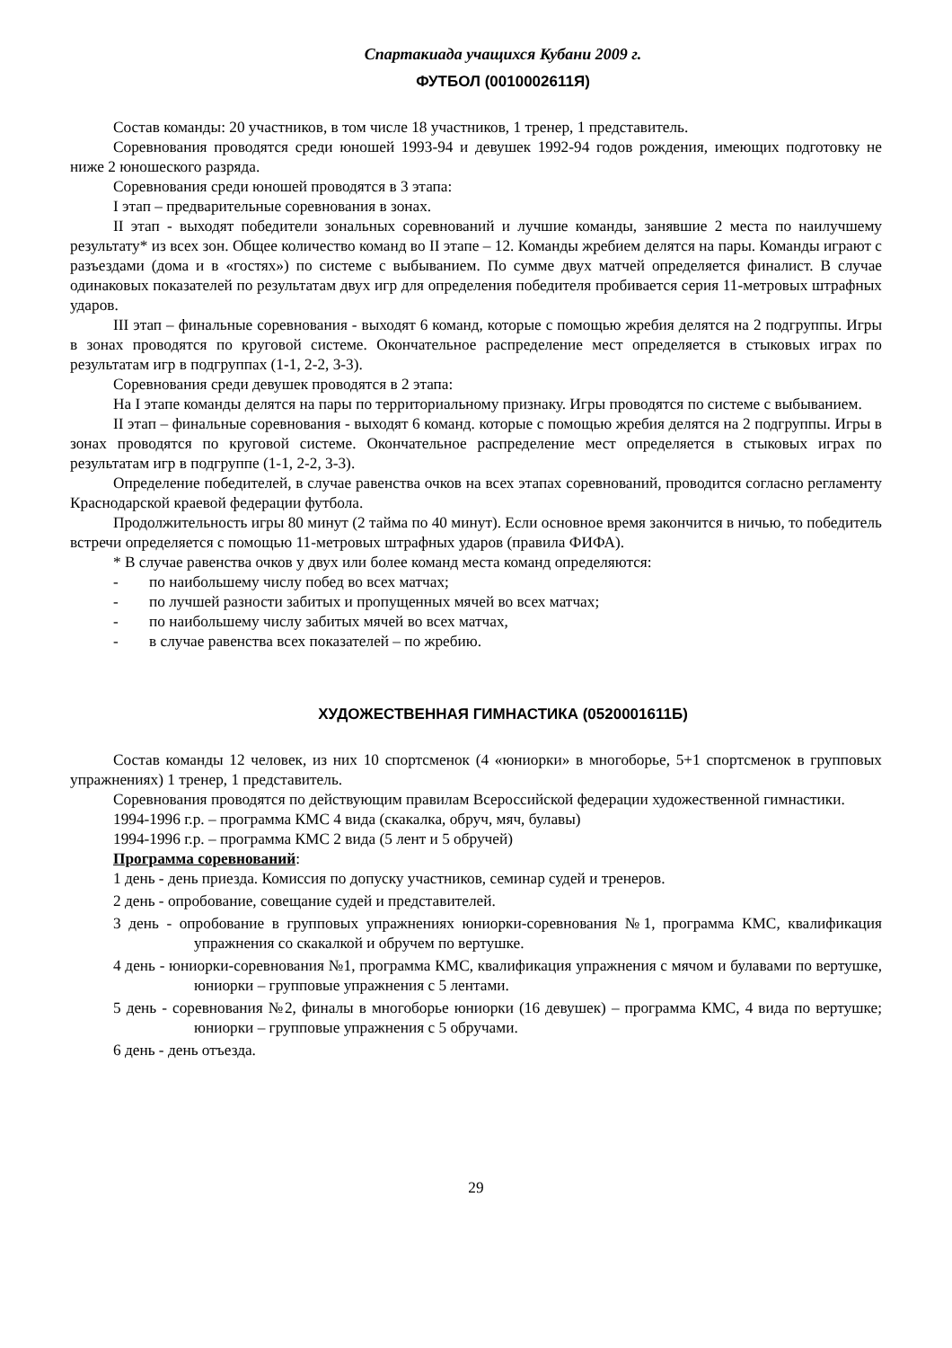Спартакиада учащихся Кубани 2009 г.
ФУТБОЛ (0010002611Я)
Состав команды: 20 участников, в том числе 18 участников, 1 тренер, 1 представитель.
Соревнования проводятся среди юношей 1993-94 и девушек 1992-94 годов рождения, имеющих подготовку не ниже 2 юношеского разряда.
Соревнования среди юношей проводятся в 3 этапа:
I этап – предварительные соревнования в зонах.
II этап - выходят победители зональных соревнований и лучшие команды, занявшие 2 места по наилучшему результату* из всех зон. Общее количество команд во II этапе – 12. Команды жребием делятся на пары. Команды играют с разъездами (дома и в «гостях») по системе с выбыванием. По сумме двух матчей определяется финалист. В случае одинаковых показателей по результатам двух игр для определения победителя пробивается серия 11-метровых штрафных ударов.
III этап – финальные соревнования - выходят 6 команд, которые с помощью жребия делятся на 2 подгруппы. Игры в зонах проводятся по круговой системе. Окончательное распределение мест определяется в стыковых играх по результатам игр в подгруппах (1-1, 2-2, 3-3).
Соревнования среди девушек проводятся в 2 этапа:
На I этапе команды делятся на пары по территориальному признаку. Игры проводятся по системе с выбыванием.
II этап – финальные соревнования - выходят 6 команд. которые с помощью жребия делятся на 2 подгруппы. Игры в зонах проводятся по круговой системе. Окончательное распределение мест определяется в стыковых играх по результатам игр в подгруппе (1-1, 2-2, 3-3).
Определение победителей, в случае равенства очков на всех этапах соревнований, проводится согласно регламенту Краснодарской краевой федерации футбола.
Продолжительность игры 80 минут (2 тайма по 40 минут). Если основное время закончится в ничью, то победитель встречи определяется с помощью 11-метровых штрафных ударов (правила ФИФА).
* В случае равенства очков у двух или более команд места команд определяются:
- по наибольшему числу побед во всех матчах;
- по лучшей разности забитых и пропущенных мячей во всех матчах;
- по наибольшему числу забитых мячей во всех матчах,
- в случае равенства всех показателей – по жребию.
ХУДОЖЕСТВЕННАЯ ГИМНАСТИКА (0520001611Б)
Состав команды 12 человек, из них 10 спортсменок (4 «юниорки» в многоборье, 5+1 спортсменок в групповых упражнениях) 1 тренер, 1 представитель.
Соревнования проводятся по действующим правилам Всероссийской федерации художественной гимнастики.
1994-1996 г.р. – программа КМС 4 вида (скакалка, обруч, мяч, булавы)
1994-1996 г.р. – программа КМС 2 вида (5 лент и 5 обручей)
Программа соревнований:
1 день - день приезда. Комиссия по допуску участников, семинар судей и тренеров.
2 день - опробование, совещание судей и представителей.
3 день - опробование в групповых упражнениях юниорки-соревнования №1, программа КМС, квалификация упражнения со скакалкой и обручем по вертушке.
4 день - юниорки-соревнования №1, программа КМС, квалификация упражнения с мячом и булавами по вертушке, юниорки – групповые упражнения с 5 лентами.
5 день - соревнования №2, финалы в многоборье юниорки (16 девушек) – программа КМС, 4 вида по вертушке; юниорки – групповые упражнения с 5 обручами.
6 день - день отъезда.
29